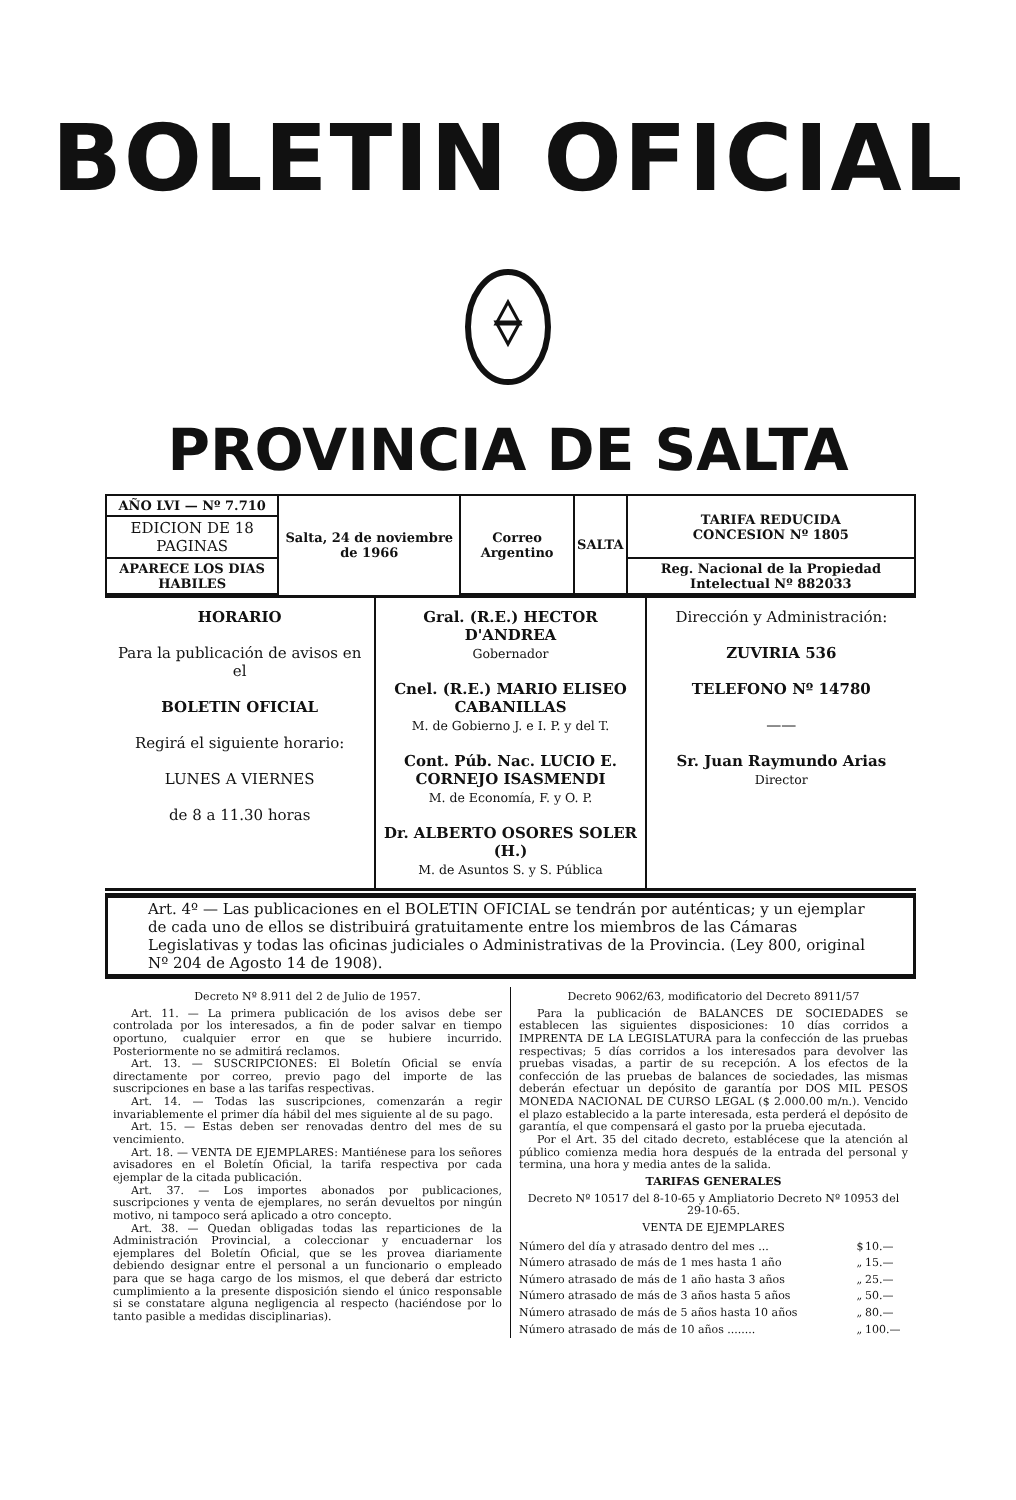BOLETIN OFICIAL
PROVINCIA DE SALTA
| AÑO LVI — Nº 7.710 | Salta, 24 de noviembre de 1966 | Correo Argentino | SALTA | TARIFA REDUCIDA CONCESION Nº 1805 |
| EDICION DE 18 PAGINAS | | | | |
| APARECE LOS DIAS HABILES | | | | Reg. Nacional de la Propiedad Intelectual Nº 882033 |
| HORARIO Para la publicación de avisos en el BOLETIN OFICIAL Regirá el siguiente horario: LUNES A VIERNES de 8 a 11.30 horas | Gral. (R.E.) HECTOR D'ANDREA Gobernador Cnel. (R.E.) MARIO ELISEO CABANILLAS M. de Gobierno J. e I. P. y del T. Cont. Púb. Nac. LUCIO E. CORNEJO ISASMENDI M. de Economía, F. y O. P. Dr. ALBERTO OSORES SOLER (H.) M. de Asuntos S. y S. Pública | Dirección y Administración: ZUVIRIA 536 TELEFONO Nº 14780 —— Sr. Juan Raymundo Arias Director |
Art. 4º — Las publicaciones en el BOLETIN OFICIAL se tendrán por auténticas; y un ejemplar de cada uno de ellos se distribuirá gratuitamente entre los miembros de las Cámaras Legislativas y todas las oficinas judiciales o Administrativas de la Provincia. (Ley 800, original Nº 204 de Agosto 14 de 1908).
Decreto Nº 8.911 del 2 de Julio de 1957.
Art. 11. — La primera publicación de los avisos debe ser controlada por los interesados, a fin de poder salvar en tiempo oportuno, cualquier error en que se hubiere incurrido. Posteriormente no se admitirá reclamos.
Art. 13. — SUSCRIPCIONES: El Boletín Oficial se envía directamente por correo, previo pago del importe de las suscripciones en base a las tarifas respectivas.
Art. 14. — Todas las suscripciones, comenzarán a regir invariablemente el primer día hábil del mes siguiente al de su pago.
Art. 15. — Estas deben ser renovadas dentro del mes de su vencimiento.
Art. 18. — VENTA DE EJEMPLARES: Mantiénese para los señores avisadores en el Boletín Oficial, la tarifa respectiva por cada ejemplar de la citada publicación.
Art. 37. — Los importes abonados por publicaciones, suscripciones y venta de ejemplares, no serán devueltos por ningún motivo, ni tampoco será aplicado a otro concepto.
Art. 38. — Quedan obligadas todas las reparticiones de la Administración Provincial, a coleccionar y encuadernar los ejemplares del Boletín Oficial, que se les provea diariamente debiendo designar entre el personal a un funcionario o empleado para que se haga cargo de los mismos, el que deberá dar estricto cumplimiento a la presente disposición siendo el único responsable si se constatare alguna negligencia al respecto (haciéndose por lo tanto pasible a medidas disciplinarias).
Decreto 9062/63, modificatorio del Decreto 8911/57
Para la publicación de BALANCES DE SOCIEDADES se establecen las siguientes disposiciones: 10 días corridos a IMPRENTA DE LA LEGISLATURA para la confección de las pruebas respectivas; 5 días corridos a los interesados para devolver las pruebas visadas, a partir de su recepción. A los efectos de la confección de las pruebas de balances de sociedades, las mismas deberán efectuar un depósito de garantía por DOS MIL PESOS MONEDA NACIONAL DE CURSO LEGAL ($ 2.000.00 m/n.). Vencido el plazo establecido a la parte interesada, esta perderá el depósito de garantía, el que compensará el gasto por la prueba ejecutada.
Por el Art. 35 del citado decreto, establécese que la atención al público comienza media hora después de la entrada del personal y termina, una hora y media antes de la salida.
TARIFAS GENERALES
Decreto Nº 10517 del 8-10-65 y Ampliatorio Decreto Nº 10953 del 29-10-65.
VENTA DE EJEMPLARES
| Número del día y atrasado dentro del mes ... | $ | 10.— |
| Número atrasado de más de 1 mes hasta 1 año | „ | 15.— |
| Número atrasado de más de 1 año hasta 3 años | „ | 25.— |
| Número atrasado de más de 3 años hasta 5 años | „ | 50.— |
| Número atrasado de más de 5 años hasta 10 años | „ | 80.— |
| Número atrasado de más de 10 años ........ | „ | 100.— |